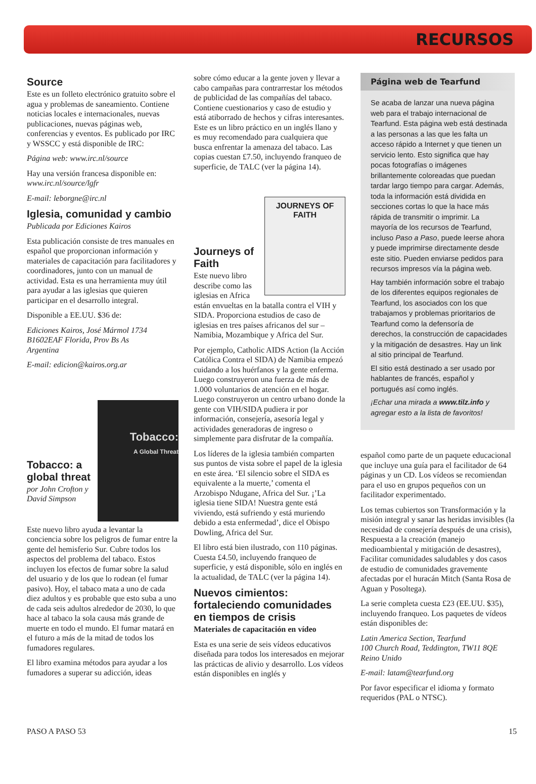RECURSOS
Source
Este es un folleto electrónico gratuito sobre el agua y problemas de saneamiento. Contiene noticias locales e internacionales, nuevas publicaciones, nuevas páginas web, conferencias y eventos. Es publicado por IRC y WSSCC y está disponible de IRC:
Página web: www.irc.nl/source
Hay una versión francesa disponible en: www.irc.nl/source/lgfr
E-mail: leborgne@irc.nl
Iglesia, comunidad y cambio
Publicada por Ediciones Kairos
Esta publicación consiste de tres manuales en español que proporcionan información y materiales de capacitación para facilitadores y coordinadores, junto con un manual de actividad. Esta es una herramienta muy útil para ayudar a las iglesias que quieren participar en el desarrollo integral.
Disponible a EE.UU. $36 de:
Ediciones Kairos, José Mármol 1734
B1602EAF Florida, Prov Bs As
Argentina
E-mail: edicion@kairos.org.ar
Tobacco:
A Global Threat
Tobacco: a global threat
por John Crofton y David Simpson
Este nuevo libro ayuda a levantar la conciencia sobre los peligros de fumar entre la gente del hemisferio Sur. Cubre todos los aspectos del problema del tabaco. Estos incluyen los efectos de fumar sobre la salud del usuario y de los que lo rodean (el fumar pasivo). Hoy, el tabaco mata a uno de cada diez adultos y es probable que esto suba a uno de cada seis adultos alrededor de 2030, lo que hace al tabaco la sola causa más grande de muerte en todo el mundo. El fumar matará en el futuro a más de la mitad de todos los fumadores regulares.
El libro examina métodos para ayudar a los fumadores a superar su adicción, ideas
sobre cómo educar a la gente joven y llevar a cabo campañas para contrarrestar los métodos de publicidad de las compañías del tabaco. Contiene cuestionarios y caso de estudio y está atiborrado de hechos y cifras interesantes. Este es un libro práctico en un inglés llano y es muy recomendado para cualquiera que busca enfrentar la amenaza del tabaco. Las copias cuestan £7.50, incluyendo franqueo de superficie, de TALC (ver la página 14).
JOURNEYS OF FAITH
Journeys of Faith
Este nuevo libro describe como las iglesias en Africa están envueltas en la batalla contra el VIH y SIDA. Proporciona estudios de caso de iglesias en tres países africanos del sur – Namibia, Mozambique y Africa del Sur.
Por ejemplo, Catholic AIDS Action (la Acción Católica Contra el SIDA) de Namibia empezó cuidando a los huérfanos y la gente enferma. Luego construyeron una fuerza de más de 1.000 voluntarios de atención en el hogar. Luego construyeron un centro urbano donde la gente con VIH/SIDA pudiera ir por información, consejería, asesoría legal y actividades generadoras de ingreso o simplemente para disfrutar de la compañía.
Los líderes de la iglesia también comparten sus puntos de vista sobre el papel de la iglesia en este área. ‘El silencio sobre el SIDA es equivalente a la muerte,’ comenta el Arzobispo Ndugane, Africa del Sur. ¡’La iglesia tiene SIDA! Nuestra gente está viviendo, está sufriendo y está muriendo debido a esta enfermedad’, dice el Obispo Dowling, Africa del Sur.
El libro está bien ilustrado, con 110 páginas. Cuesta £4.50, incluyendo franqueo de superficie, y está disponible, sólo en inglés en la actualidad, de TALC (ver la página 14).
Nuevos cimientos: fortaleciendo comunidades en tiempos de crisis
Materiales de capacitación en vídeo
Esta es una serie de seis vídeos educativos diseñada para todos los interesados en mejorar las prácticas de alivio y desarrollo. Los vídeos están disponibles en inglés y
Página web de Tearfund
Se acaba de lanzar una nueva página web para el trabajo internacional de Tearfund. Esta página web está destinada a las personas a las que les falta un acceso rápido a Internet y que tienen un servicio lento. Esto significa que hay pocas fotografías o imágenes brillantemente coloreadas que puedan tardar largo tiempo para cargar. Además, toda la información está dividida en secciones cortas lo que la hace más rápida de transmitir o imprimir. La mayoría de los recursos de Tearfund, incluso Paso a Paso, puede leerse ahora y puede imprimirse directamente desde este sitio. Pueden enviarse pedidos para recursos impresos vía la página web.
Hay también información sobre el trabajo de los diferentes equipos regionales de Tearfund, los asociados con los que trabajamos y problemas prioritarios de Tearfund como la defensoría de derechos, la construcción de capacidades y la mitigación de desastres. Hay un link al sitio principal de Tearfund.
El sitio está destinado a ser usado por hablantes de francés, español y portugués así como inglés.
¡Echar una mirada a www.tilz.info y agregar esto a la lista de favoritos!
español como parte de un paquete educacional que incluye una guía para el facilitador de 64 páginas y un CD. Los vídeos se recomiendan para el uso en grupos pequeños con un facilitador experimentado.
Los temas cubiertos son Transformación y la misión integral y sanar las heridas invisibles (la necesidad de consejería después de una crisis), Respuesta a la creación (manejo medioambiental y mitigación de desastres), Facilitar comunidades saludables y dos casos de estudio de comunidades gravemente afectadas por el huracán Mitch (Santa Rosa de Aguan y Posoltega).
La serie completa cuesta £23 (EE.UU. $35), incluyendo franqueo. Los paquetes de vídeos están disponibles de:
Latin America Section, Tearfund
100 Church Road, Teddington, TW11 8QE
Reino Unido
E-mail: latam@tearfund.org
Por favor especificar el idioma y formato requeridos (PAL o NTSC).
PASO A PASO 53 15